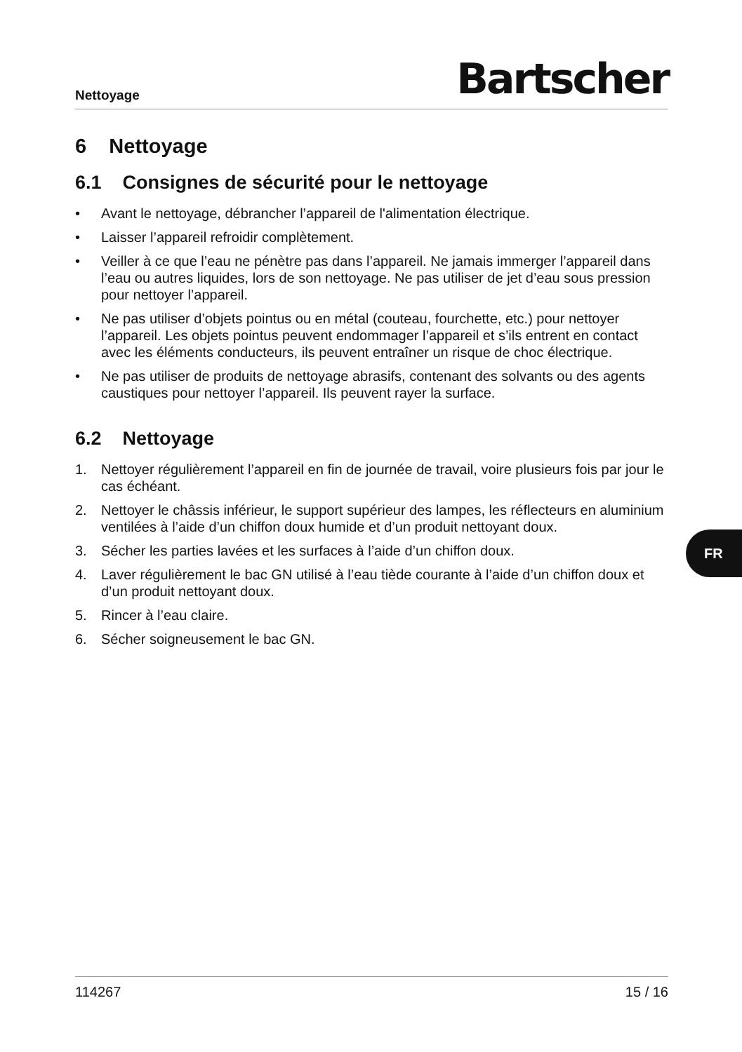Nettoyage
Bartscher
6 Nettoyage
6.1 Consignes de sécurité pour le nettoyage
• Avant le nettoyage, débrancher l’appareil de l'alimentation électrique.
• Laisser l’appareil refroidir complètement.
• Veiller à ce que l’eau ne pénètre pas dans l’appareil. Ne jamais immerger l’appareil dans l’eau ou autres liquides, lors de son nettoyage. Ne pas utiliser de jet d’eau sous pression pour nettoyer l’appareil.
• Ne pas utiliser d’objets pointus ou en métal (couteau, fourchette, etc.) pour nettoyer l’appareil. Les objets pointus peuvent endommager l’appareil et s’ils entrent en contact avec les éléments conducteurs, ils peuvent entraîner un risque de choc électrique.
• Ne pas utiliser de produits de nettoyage abrasifs, contenant des solvants ou des agents caustiques pour nettoyer l’appareil. Ils peuvent rayer la surface.
6.2 Nettoyage
1. Nettoyer régulièrement l’appareil en fin de journée de travail, voire plusieurs fois par jour le cas échéant.
2. Nettoyer le châssis inférieur, le support supérieur des lampes, les réflecteurs en aluminium ventilées à l’aide d’un chiffon doux humide et d’un produit nettoyant doux.
3. Sécher les parties lavées et les surfaces à l’aide d’un chiffon doux.
4. Laver régulièrement le bac GN utilisé à l’eau tiède courante à l’aide d’un chiffon doux et d’un produit nettoyant doux.
5. Rincer à l’eau claire.
6. Sécher soigneusement le bac GN.
FR
114267 15 / 16